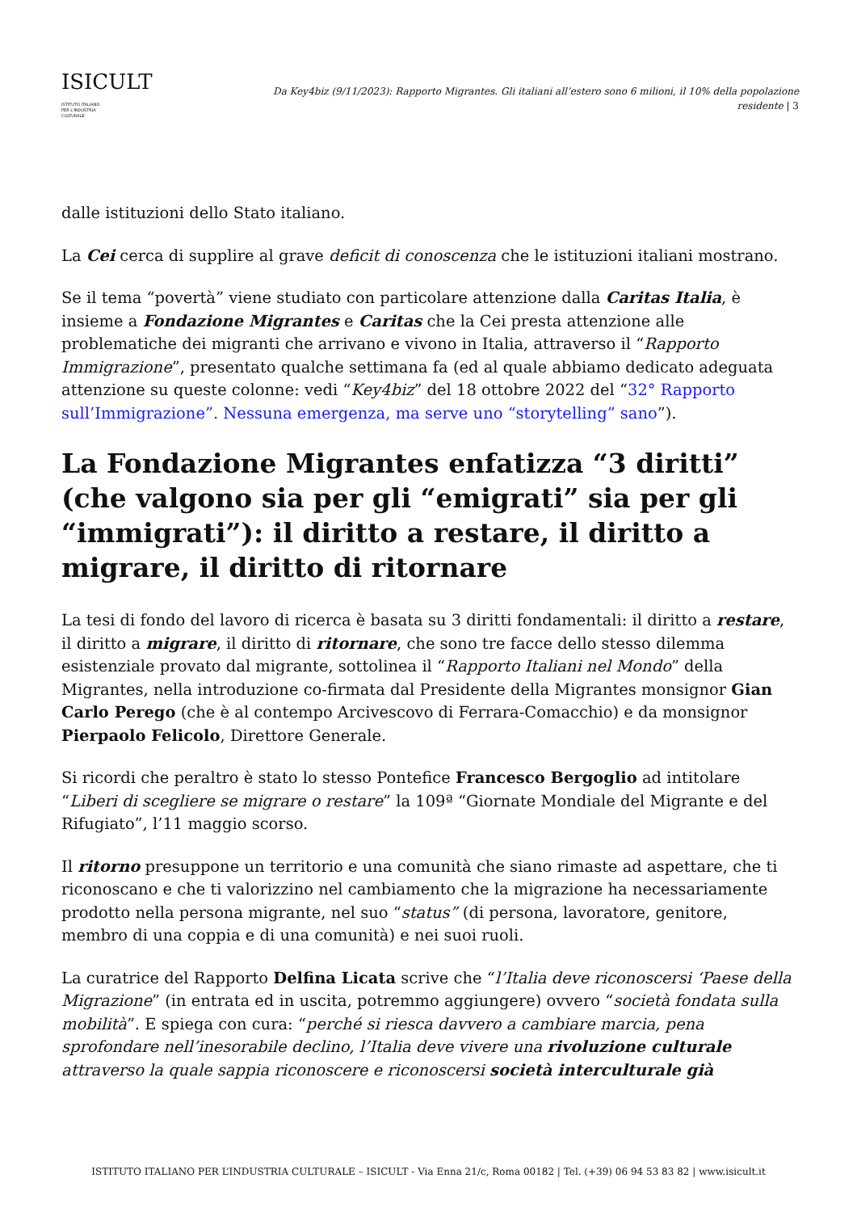ISICULT
ISTITUTO ITALIANO
PER L'INDUSTRIA
CULTURALE
Da Key4biz (9/11/2023): Rapporto Migrantes. Gli italiani all’estero sono 6 milioni, il 10% della popolazione residente | 3
dalle istituzioni dello Stato italiano.
La Cei cerca di supplire al grave deficit di conoscenza che le istituzioni italiani mostrano.
Se il tema “povertà” viene studiato con particolare attenzione dalla Caritas Italia, è insieme a Fondazione Migrantes e Caritas che la Cei presta attenzione alle problematiche dei migranti che arrivano e vivono in Italia, attraverso il “Rapporto Immigrazione”, presentato qualche settimana fa (ed al quale abbiamo dedicato adeguata attenzione su queste colonne: vedi “Key4biz” del 18 ottobre 2022 del “32° Rapporto sull’Immigrazione”. Nessuna emergenza, ma serve uno “storytelling” sano”).
La Fondazione Migrantes enfatizza “3 diritti” (che valgono sia per gli “emigrati” sia per gli “immigrati”): il diritto a restare, il diritto a migrare, il diritto di ritornare
La tesi di fondo del lavoro di ricerca è basata su 3 diritti fondamentali: il diritto a restare, il diritto a migrare, il diritto di ritornare, che sono tre facce dello stesso dilemma esistenziale provato dal migrante, sottolinea il “Rapporto Italiani nel Mondo” della Migrantes, nella introduzione co-firmata dal Presidente della Migrantes monsignor Gian Carlo Perego (che è al contempo Arcivescovo di Ferrara-Comacchio) e da monsignor Pierpaolo Felicolo, Direttore Generale.
Si ricordi che peraltro è stato lo stesso Pontefice Francesco Bergoglio ad intitolare “Liberi di scegliere se migrare o restare” la 109ª “Giornate Mondiale del Migrante e del Rifugiato”, l’11 maggio scorso.
Il ritorno presuppone un territorio e una comunità che siano rimaste ad aspettare, che ti riconoscano e che ti valorizzino nel cambiamento che la migrazione ha necessariamente prodotto nella persona migrante, nel suo “status” (di persona, lavoratore, genitore, membro di una coppia e di una comunità) e nei suoi ruoli.
La curatrice del Rapporto Delfina Licata scrive che “l’Italia deve riconoscersi ‘Paese della Migrazione” (in entrata ed in uscita, potremmo aggiungere) ovvero “società fondata sulla mobilità”. E spiega con cura: “perché si riesca davvero a cambiare marcia, pena sprofondare nell’inesorabile declino, l’Italia deve vivere una rivoluzione culturale attraverso la quale sappia riconoscere e riconoscersi società interculturale già
ISTITUTO ITALIANO PER L’INDUSTRIA CULTURALE – ISICULT - Via Enna 21/c, Roma 00182 | Tel. (+39) 06 94 53 83 82 | www.isicult.it